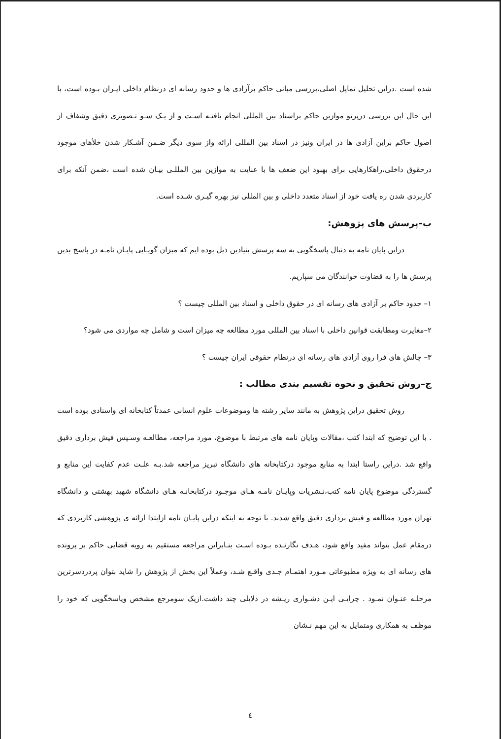شده است .دراین تحلیل تمایل اصلی،بررسی مبانی حاکم برآزادی ها و حدود رسانه ای درنظام داخلی ایـران بـوده است، با این حال این بررسی درپرتو موازین حاکم براسناد بین المللی انجام یافتـه اسـت و از یـک سـو تـصویری دقیق وشفاف از اصول حاکم براین آزادی ها در ایران ونیز در اسناد بین المللی ارائه واز سوی دیگر ضـمن آشـکار شدن خلأهای موجود درحقوق داخلی،راهکارهایی برای بهبود این ضعف ها با عنایت به موازین بین المللـی بیـان شده است ،ضمن آنکه برای کاربردی شدن ره یافت خود از اسناد متعدد داخلی و بین المللی نیز بهره گیـری شـده است.
ب–پرسش های پژوهش:
دراین پایان نامه به دنبال پاسخگویی به سه پرسش بنیادین ذیل بوده ایم که میزان گویـایی پایـان نامـه در پاسخ بدین پرسش ها را به قضاوت خوانندگان می سپاریم.
۱– حدود حاکم بر آزادی های رسانه ای در حقوق داخلی و اسناد بین المللی چیست ؟
۲–مغایرت ومطابقت قوانین داخلی با اسناد بین المللی مورد مطالعه چه میزان است و شامل چه مواردی می شود؟
۳– چالش های فرا روی آزادی های رسانه ای درنظام حقوقی ایران چیست ؟
ج–روش تحقیق و نحوه تقسیم بندی مطالب :
روش تحقیق دراین پژوهش به مانند سایر رشته ها وموضوعات علوم انسانی عمدتاً کتابخانه ای واسنادی بوده است . با این توضیح که ابتدا کتب ،مقالات وپایان نامه های مرتبط با موضوع، مورد مراجعه، مطالعـه وسـپس فیش برداری دقیق واقع شد .دراین راستا ابتدا به منابع موجود درکتابخانه های دانشگاه تبریز مراجعه شد.بـه علـت عدم کفایت این منابع و گستردگی موضوع پایان نامه کتب،نـشریات وپایـان نامـه هـای موجـود درکتابخانـه هـای دانشگاه شهید بهشتی و دانشگاه تهران مورد مطالعه و فیش برداری دقیق واقع شدند. با توجه به اینکه دراین پایـان نامه ازابتدا ارائه ی پژوهشی کاربردی که درمقام عمل بتواند مفید واقع شود، هـدف نگارنـده بـوده اسـت بنـابراین مراجعه مستقیم به رویه قضایی حاکم بر پرونده های رسانه ای به ویژه مطبوعاتی مـورد اهتمـام جـدی واقـع شـد، وعملاً این بخش از پژوهش را شاید بتوان پردردسرترین مرحلـه عنـوان نمـود . چرایـی ایـن دشـواری ریـشه در دلایلی چند داشت.ازیک سومرجع مشخص وپاسخگویی که خود را موظف به همکاری ومتمایل به این مهم نـشان
٤